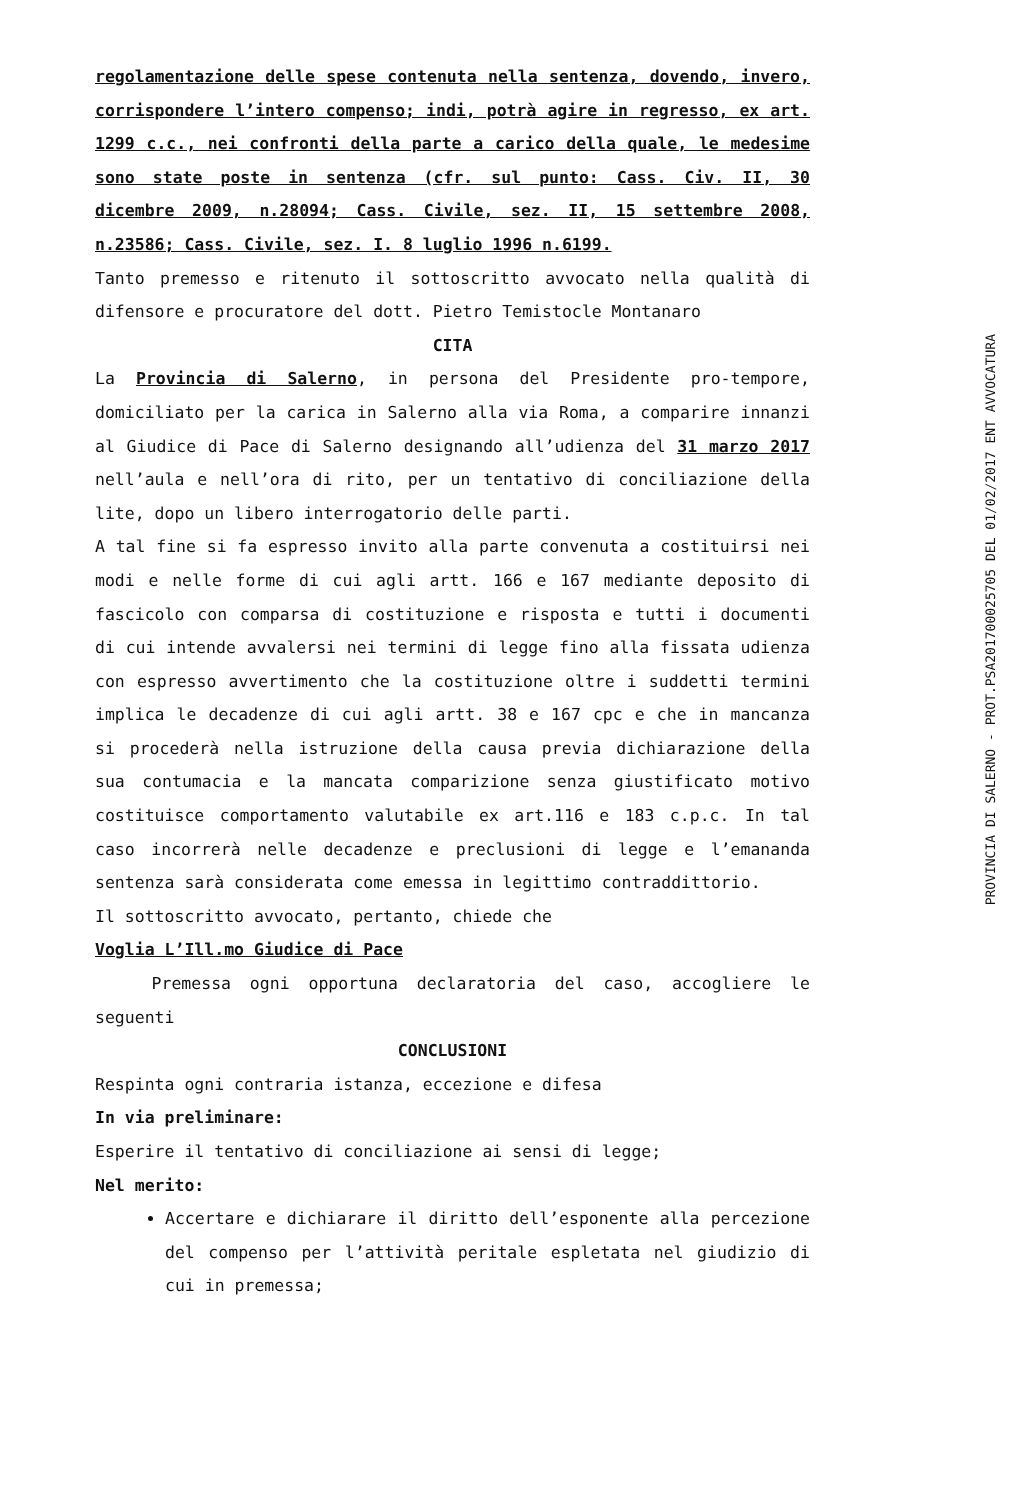regolamentazione delle spese contenuta nella sentenza, dovendo, invero, corrispondere l’intero compenso; indi, potrà agire in regresso, ex art. 1299 c.c., nei confronti della parte a carico della quale, le medesime sono state poste in sentenza (cfr. sul punto: Cass. Civ. II, 30 dicembre 2009, n.28094; Cass. Civile, sez. II, 15 settembre 2008, n.23586; Cass. Civile, sez. I. 8 luglio 1996 n.6199.
Tanto premesso e ritenuto il sottoscritto avvocato nella qualità di difensore e procuratore del dott. Pietro Temistocle Montanaro
CITA
La Provincia di Salerno, in persona del Presidente pro-tempore, domiciliato per la carica in Salerno alla via Roma, a comparire innanzi al Giudice di Pace di Salerno designando all’udienza del 31 marzo 2017 nell’aula e nell’ora di rito, per un tentativo di conciliazione della lite, dopo un libero interrogatorio delle parti.
A tal fine si fa espresso invito alla parte convenuta a costituirsi nei modi e nelle forme di cui agli artt. 166 e 167 mediante deposito di fascicolo con comparsa di costituzione e risposta e tutti i documenti di cui intende avvalersi nei termini di legge fino alla fissata udienza con espresso avvertimento che la costituzione oltre i suddetti termini implica le decadenze di cui agli artt. 38 e 167 cpc e che in mancanza si procederà nella istruzione della causa previa dichiarazione della sua contumacia e la mancata comparizione senza giustificato motivo costituisce comportamento valutabile ex art.116 e 183 c.p.c. In tal caso incorrerà nelle decadenze e preclusioni di legge e l’emananda sentenza sarà considerata come emessa in legittimo contraddittorio.
Il sottoscritto avvocato, pertanto, chiede che
Voglia L’Ill.mo Giudice di Pace
Premessa ogni opportuna declaratoria del caso, accogliere le seguenti
CONCLUSIONI
Respinta ogni contraria istanza, eccezione e difesa
In via preliminare:
Esperire il tentativo di conciliazione ai sensi di legge;
Nel merito:
Accertare e dichiarare il diritto dell’esponente alla percezione del compenso per l’attività peritale espletata nel giudizio di cui in premessa;
PROVINCIA DI SALERNO - PROT.PSA201700025705 DEL 01/02/2017 ENT AVVOCATURA